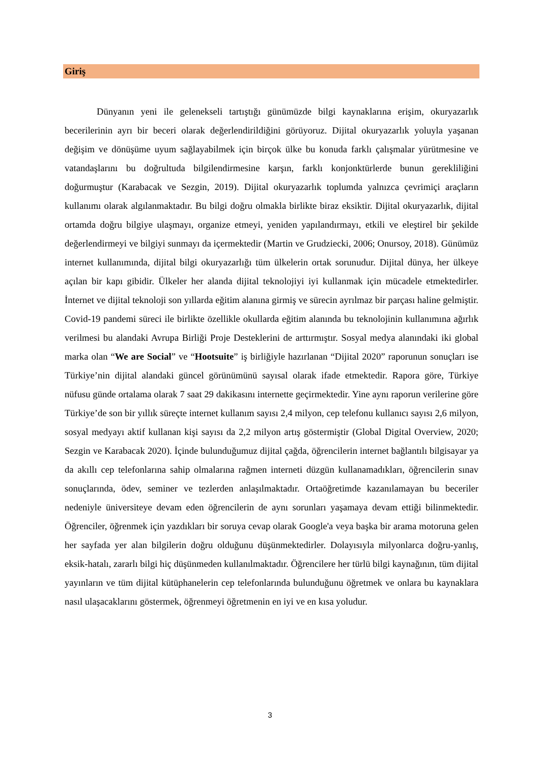Giriş
Dünyanın yeni ile gelenekseli tartıştığı günümüzde bilgi kaynaklarına erişim, okuryazarlık becerilerinin ayrı bir beceri olarak değerlendirildiğini görüyoruz. Dijital okuryazarlık yoluyla yaşanan değişim ve dönüşüme uyum sağlayabilmek için birçok ülke bu konuda farklı çalışmalar yürütmesine ve vatandaşlarını bu doğrultuda bilgilendirmesine karşın, farklı konjonktürlerde bunun gerekliliğini doğurmuştur (Karabacak ve Sezgin, 2019). Dijital okuryazarlık toplumda yalnızca çevrimiçi araçların kullanımı olarak algılanmaktadır. Bu bilgi doğru olmakla birlikte biraz eksiktir. Dijital okuryazarlık, dijital ortamda doğru bilgiye ulaşmayı, organize etmeyi, yeniden yapılandırmayı, etkili ve eleştirel bir şekilde değerlendirmeyi ve bilgiyi sunmayı da içermektedir (Martin ve Grudziecki, 2006; Onursoy, 2018). Günümüz internet kullanımında, dijital bilgi okuryazarlığı tüm ülkelerin ortak sorunudur. Dijital dünya, her ülkeye açılan bir kapı gibidir. Ülkeler her alanda dijital teknolojiyi iyi kullanmak için mücadele etmektedirler. İnternet ve dijital teknoloji son yıllarda eğitim alanına girmiş ve sürecin ayrılmaz bir parçası haline gelmiştir. Covid-19 pandemi süreci ile birlikte özellikle okullarda eğitim alanında bu teknolojinin kullanımına ağırlık verilmesi bu alandaki Avrupa Birliği Proje Desteklerini de arttırmıştır. Sosyal medya alanındaki iki global marka olan “We are Social” ve “Hootsuite” iş birliğiyle hazırlanan “Dijital 2020” raporunun sonuçları ise Türkiye’nin dijital alandaki güncel görünümünü sayısal olarak ifade etmektedir. Rapora göre, Türkiye nüfusu günde ortalama olarak 7 saat 29 dakikasını internette geçirmektedir. Yine aynı raporun verilerine göre Türkiye’de son bir yıllık süreçte internet kullanım sayısı 2,4 milyon, cep telefonu kullanıcı sayısı 2,6 milyon, sosyal medyayı aktif kullanan kişi sayısı da 2,2 milyon artış göstermiştir (Global Digital Overview, 2020; Sezgin ve Karabacak 2020). İçinde bulunduğumuz dijital çağda, öğrencilerin internet bağlantılı bilgisayar ya da akıllı cep telefonlarına sahip olmalarına rağmen interneti düzgün kullanamadıkları, öğrencilerin sınav sonuçlarında, ödev, seminer ve tezlerden anlaşılmaktadır. Ortaöğretimde kazanılamayan bu beceriler nedeniyle üniversiteye devam eden öğrencilerin de aynı sorunları yaşamaya devam ettiği bilinmektedir. Öğrenciler, öğrenmek için yazdıkları bir soruya cevap olarak Google'a veya başka bir arama motoruna gelen her sayfada yer alan bilgilerin doğru olduğunu düşünmektedirler. Dolayısıyla milyonlarca doğru-yanlış, eksik-hatalı, zararlı bilgi hiç düşünmeden kullanılmaktadır. Öğrencilere her türlü bilgi kaynağının, tüm dijital yayınların ve tüm dijital kütüphanelerin cep telefonlarında bulunduğunu öğretmek ve onlara bu kaynaklara nasıl ulaşacaklarını göstermek, öğrenmeyi öğretmenin en iyi ve en kısa yoludur.
3